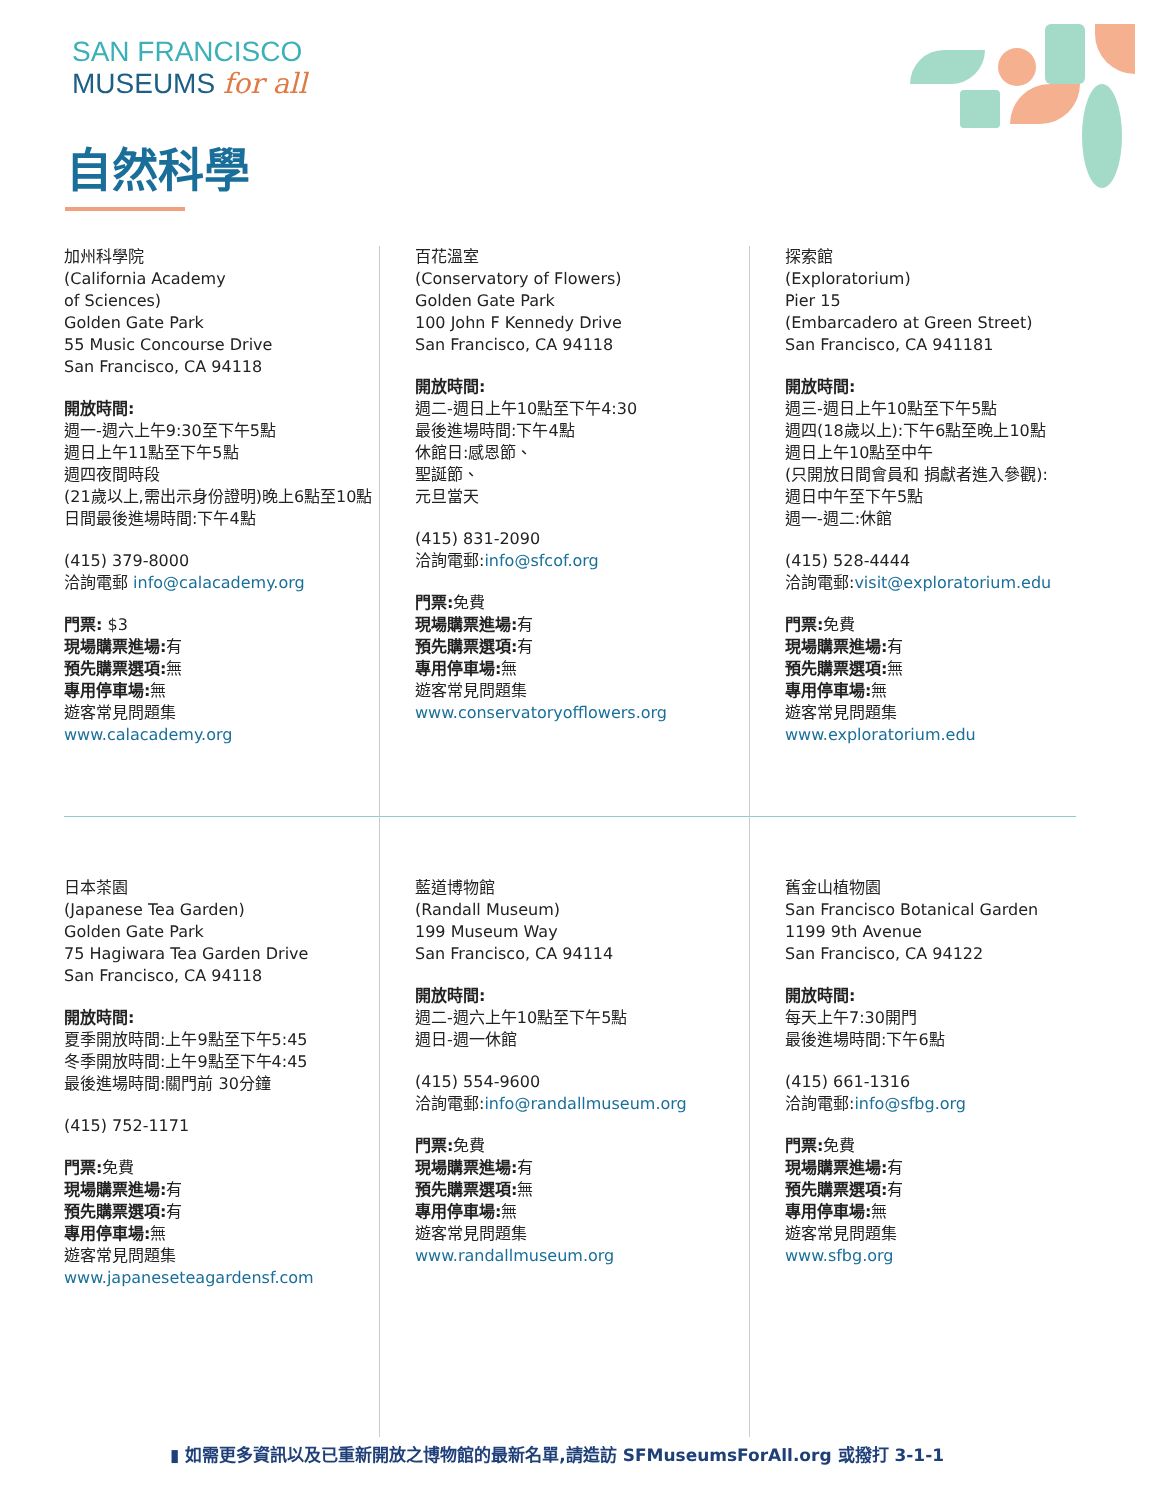SAN FRANCISCO
MUSEUMS for all
自然科學
加州科學院
(California Academy
of Sciences)
Golden Gate Park
55 Music Concourse Drive
San Francisco, CA 94118
開放時間:
週一-週六上午9:30至下午5點
週日上午11點至下午5點
週四夜間時段
(21歲以上,需出示身份證明)晚上6點至10點
日間最後進場時間:下午4點
(415) 379-8000
洽詢電郵 info@calacademy.org
門票: $3
現場購票進場: 有
預先購票選項: 無
專用停車場: 無
遊客常見問題集
www.calacademy.org
百花溫室
(Conservatory of Flowers)
Golden Gate Park
100 John F Kennedy Drive
San Francisco, CA 94118
開放時間:
週二-週日上午10點至下午4:30
最後進場時間:下午4點
休館日:感恩節、
聖誕節、
元旦當天
(415) 831-2090
洽詢電郵:info@sfcof.org
門票: 免費
現場購票進場: 有
預先購票選項: 有
專用停車場: 無
遊客常見問題集
www.conservatoryofflowers.org
探索館
(Exploratorium)
Pier 15
(Embarcadero at Green Street)
San Francisco, CA 941181
開放時間:
週三-週日上午10點至下午5點
週四(18歲以上):下午6點至晚上10點
週日上午10點至中午
(只開放日間會員和 捐獻者進入參觀):
週日中午至下午5點
週一-週二:休館
(415) 528-4444
洽詢電郵:visit@exploratorium.edu
門票: 免費
現場購票進場: 有
預先購票選項: 無
專用停車場: 無
遊客常見問題集
www.exploratorium.edu
日本茶園
(Japanese Tea Garden)
Golden Gate Park
75 Hagiwara Tea Garden Drive
San Francisco, CA 94118
開放時間:
夏季開放時間:上午9點至下午5:45
冬季開放時間:上午9點至下午4:45
最後進場時間:關門前 30分鐘
(415) 752-1171
門票: 免費
現場購票進場: 有
預先購票選項: 有
專用停車場: 無
遊客常見問題集
www.japaneseteagardensf.com
藍道博物館
(Randall Museum)
199 Museum Way
San Francisco, CA 94114
開放時間:
週二-週六上午10點至下午5點
週日-週一休館
(415) 554-9600
洽詢電郵:info@randallmuseum.org
門票: 免費
現場購票進場: 有
預先購票選項: 無
專用停車場: 無
遊客常見問題集
www.randallmuseum.org
舊金山植物園
San Francisco Botanical Garden
1199 9th Avenue
San Francisco, CA 94122
開放時間:
每天上午7:30開門
最後進場時間:下午6點
(415) 661-1316
洽詢電郵:info@sfbg.org
門票: 免費
現場購票進場: 有
預先購票選項: 有
專用停車場: 無
遊客常見問題集
www.sfbg.org
▮ 如需更多資訊以及已重新開放之博物館的最新名單,請造訪 SFMuseumsForAll.org 或撥打 3-1-1